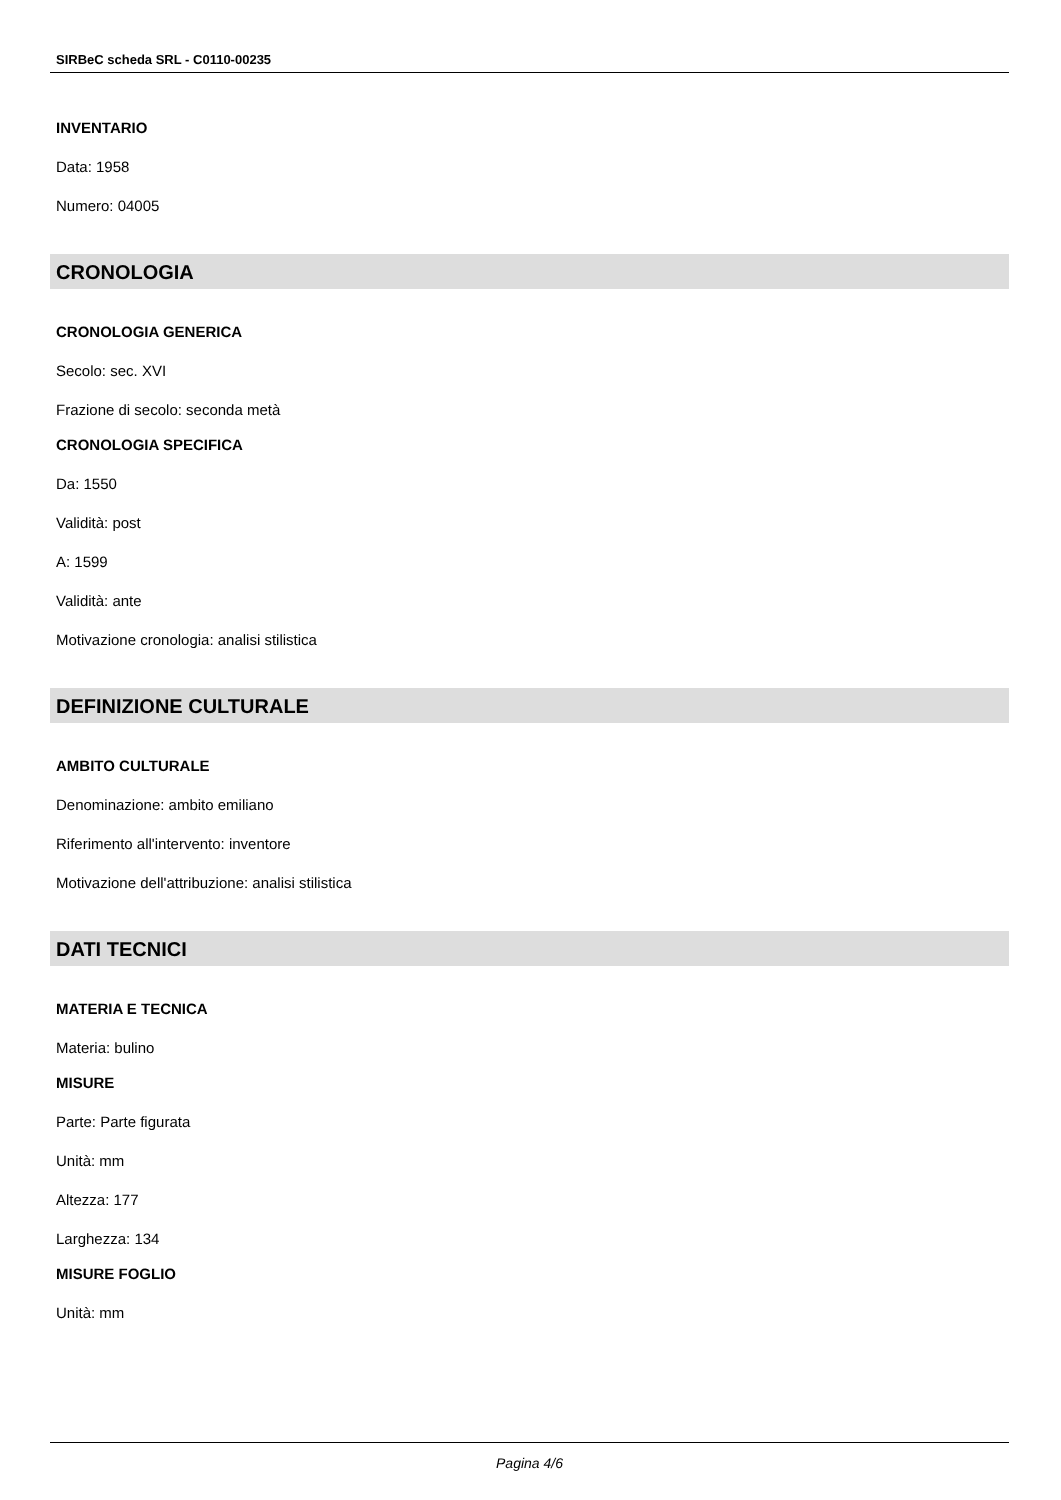SIRBeC scheda SRL - C0110-00235
INVENTARIO
Data: 1958
Numero: 04005
CRONOLOGIA
CRONOLOGIA GENERICA
Secolo: sec. XVI
Frazione di secolo: seconda metà
CRONOLOGIA SPECIFICA
Da: 1550
Validità: post
A: 1599
Validità: ante
Motivazione cronologia: analisi stilistica
DEFINIZIONE CULTURALE
AMBITO CULTURALE
Denominazione: ambito emiliano
Riferimento all'intervento: inventore
Motivazione dell'attribuzione: analisi stilistica
DATI TECNICI
MATERIA E TECNICA
Materia: bulino
MISURE
Parte: Parte figurata
Unità: mm
Altezza: 177
Larghezza: 134
MISURE FOGLIO
Unità: mm
Pagina 4/6